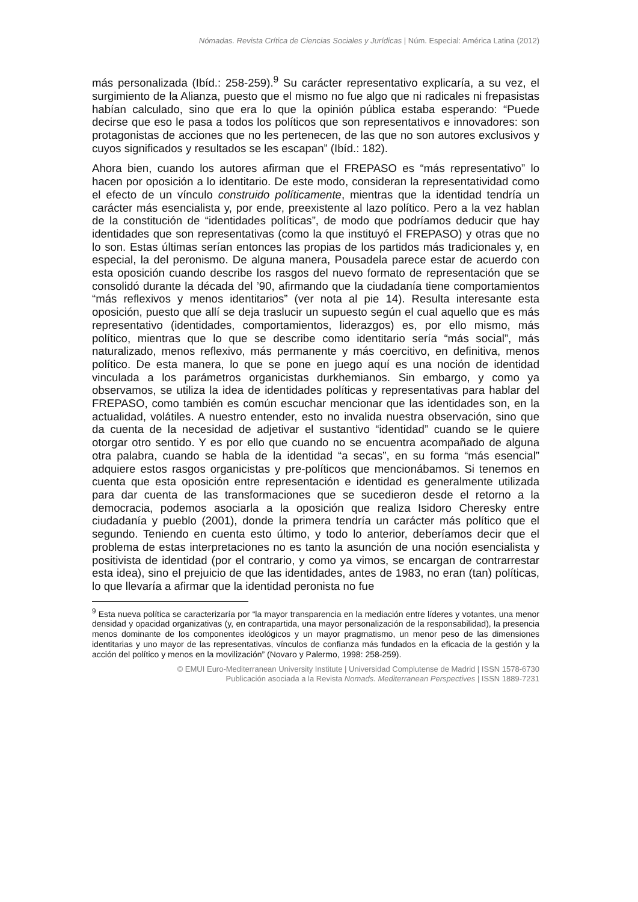Nómadas. Revista Crítica de Ciencias Sociales y Jurídicas | Núm. Especial: América Latina (2012)
más personalizada (Ibíd.: 258-259).<sup>9</sup> Su carácter representativo explicaría, a su vez, el surgimiento de la Alianza, puesto que el mismo no fue algo que ni radicales ni frepasistas habían calculado, sino que era lo que la opinión pública estaba esperando: “Puede decirse que eso le pasa a todos los políticos que son representativos e innovadores: son protagonistas de acciones que no les pertenecen, de las que no son autores exclusivos y cuyos significados y resultados se les escapan” (Ibíd.: 182).
Ahora bien, cuando los autores afirman que el FREPASO es “más representativo” lo hacen por oposición a lo identitario. De este modo, consideran la representatividad como el efecto de un vínculo construido políticamente, mientras que la identidad tendría un carácter más esencialista y, por ende, preexistente al lazo político. Pero a la vez hablan de la constitución de “identidades políticas”, de modo que podríamos deducir que hay identidades que son representativas (como la que instituyó el FREPASO) y otras que no lo son. Estas últimas serían entonces las propias de los partidos más tradicionales y, en especial, la del peronismo. De alguna manera, Pousadela parece estar de acuerdo con esta oposición cuando describe los rasgos del nuevo formato de representación que se consolidó durante la década del ’90, afirmando que la ciudadanía tiene comportamientos “más reflexivos y menos identitarios” (ver nota al pie 14). Resulta interesante esta oposición, puesto que allí se deja traslucir un supuesto según el cual aquello que es más representativo (identidades, comportamientos, liderazgos) es, por ello mismo, más político, mientras que lo que se describe como identitario sería “más social”, más naturalizado, menos reflexivo, más permanente y más coercitivo, en definitiva, menos político. De esta manera, lo que se pone en juego aquí es una noción de identidad vinculada a los parámetros organicistas durkhemianos. Sin embargo, y como ya observamos, se utiliza la idea de identidades políticas y representativas para hablar del FREPASO, como también es común escuchar mencionar que las identidades son, en la actualidad, volátiles. A nuestro entender, esto no invalida nuestra observación, sino que da cuenta de la necesidad de adjetivar el sustantivo “identidad” cuando se le quiere otorgar otro sentido. Y es por ello que cuando no se encuentra acompañado de alguna otra palabra, cuando se habla de la identidad “a secas”, en su forma “más esencial” adquiere estos rasgos organicistas y pre-políticos que mencionábamos. Si tenemos en cuenta que esta oposición entre representación e identidad es generalmente utilizada para dar cuenta de las transformaciones que se sucedieron desde el retorno a la democracia, podemos asociarla a la oposición que realiza Isidoro Cheresky entre ciudadanía y pueblo (2001), donde la primera tendría un carácter más político que el segundo. Teniendo en cuenta esto último, y todo lo anterior, deberíamos decir que el problema de estas interpretaciones no es tanto la asunción de una noción esencialista y positivista de identidad (por el contrario, y como ya vimos, se encargan de contrarrestar esta idea), sino el prejuicio de que las identidades, antes de 1983, no eran (tan) políticas, lo que llevaría a afirmar que la identidad peronista no fue
<sup>9</sup> Esta nueva política se caracterizaría por “la mayor transparencia en la mediación entre líderes y votantes, una menor densidad y opacidad organizativas (y, en contrapartida, una mayor personalización de la responsabilidad), la presencia menos dominante de los componentes ideológicos y un mayor pragmatismo, un menor peso de las dimensiones identitarias y uno mayor de las representativas, vínculos de confianza más fundados en la eficacia de la gestión y la acción del político y menos en la movilización” (Novaro y Palermo, 1998: 258-259).
© EMUI Euro-Mediterranean University Institute | Universidad Complutense de Madrid | ISSN 1578-6730
Publicación asociada a la Revista Nomads. Mediterranean Perspectives | ISSN 1889-7231